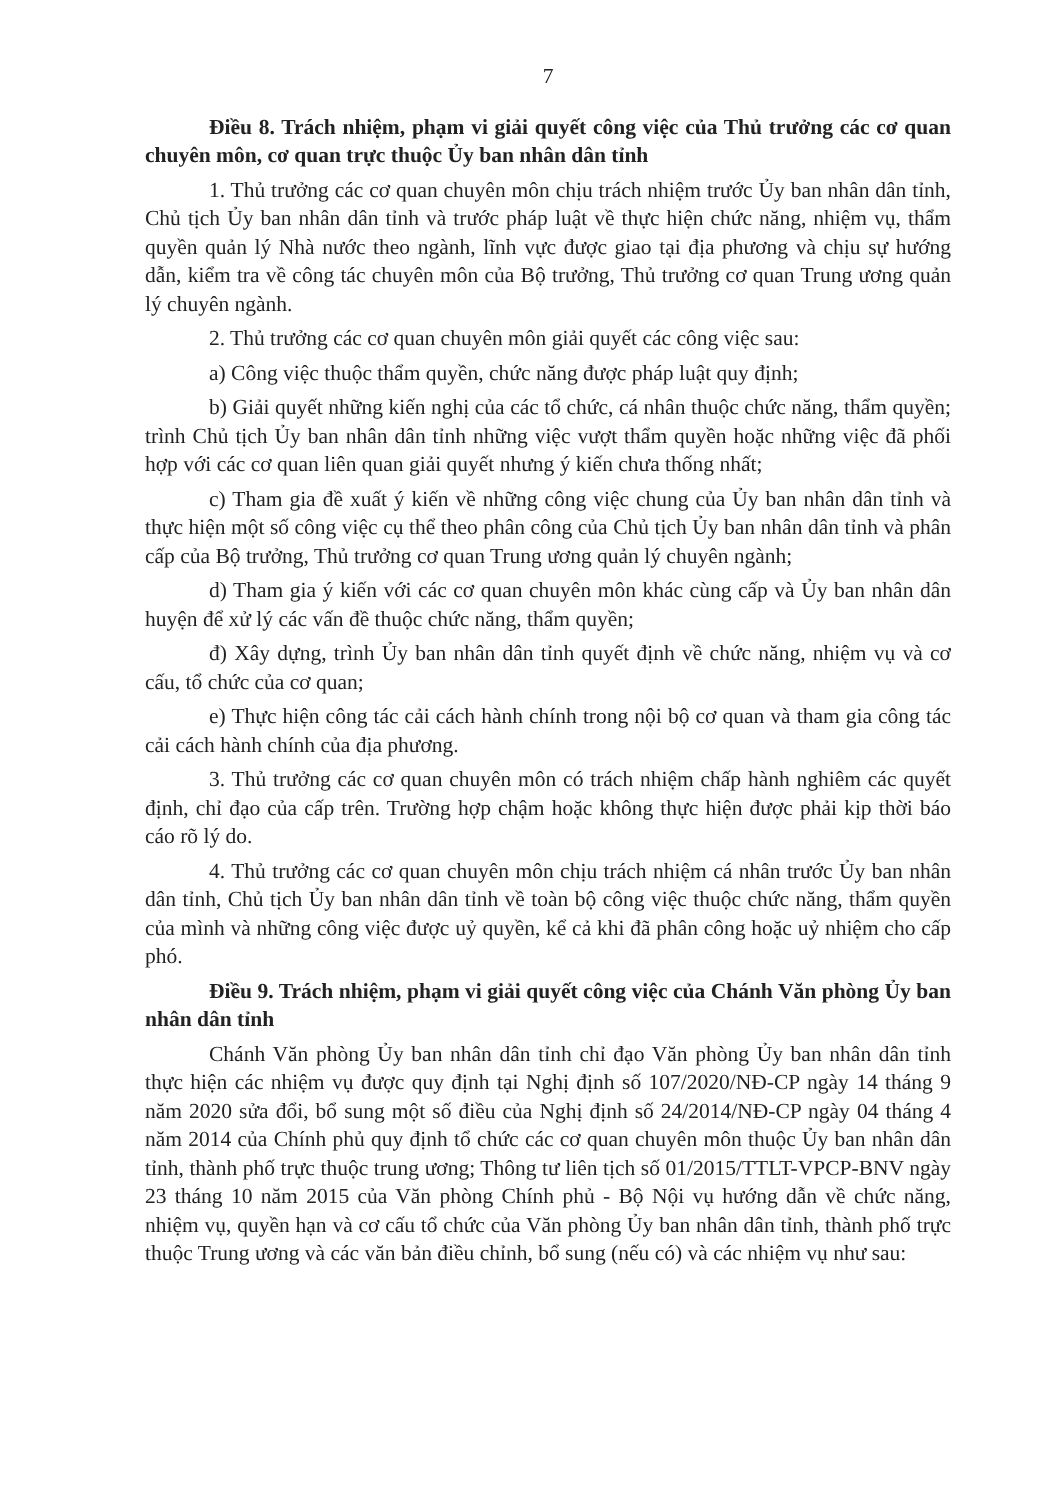7
Điều 8. Trách nhiệm, phạm vi giải quyết công việc của Thủ trưởng các cơ quan chuyên môn, cơ quan trực thuộc Ủy ban nhân dân tỉnh
1. Thủ trưởng các cơ quan chuyên môn chịu trách nhiệm trước Ủy ban nhân dân tỉnh, Chủ tịch Ủy ban nhân dân tỉnh và trước pháp luật về thực hiện chức năng, nhiệm vụ, thẩm quyền quản lý Nhà nước theo ngành, lĩnh vực được giao tại địa phương và chịu sự hướng dẫn, kiểm tra về công tác chuyên môn của Bộ trưởng, Thủ trưởng cơ quan Trung ương quản lý chuyên ngành.
2. Thủ trưởng các cơ quan chuyên môn giải quyết các công việc sau:
a) Công việc thuộc thẩm quyền, chức năng được pháp luật quy định;
b) Giải quyết những kiến nghị của các tổ chức, cá nhân thuộc chức năng, thẩm quyền; trình Chủ tịch Ủy ban nhân dân tỉnh những việc vượt thẩm quyền hoặc những việc đã phối hợp với các cơ quan liên quan giải quyết nhưng ý kiến chưa thống nhất;
c) Tham gia đề xuất ý kiến về những công việc chung của Ủy ban nhân dân tỉnh và thực hiện một số công việc cụ thể theo phân công của Chủ tịch Ủy ban nhân dân tỉnh và phân cấp của Bộ trưởng, Thủ trưởng cơ quan Trung ương quản lý chuyên ngành;
d) Tham gia ý kiến với các cơ quan chuyên môn khác cùng cấp và Ủy ban nhân dân huyện để xử lý các vấn đề thuộc chức năng, thẩm quyền;
đ) Xây dựng, trình Ủy ban nhân dân tỉnh quyết định về chức năng, nhiệm vụ và cơ cấu, tổ chức của cơ quan;
e) Thực hiện công tác cải cách hành chính trong nội bộ cơ quan và tham gia công tác cải cách hành chính của địa phương.
3. Thủ trưởng các cơ quan chuyên môn có trách nhiệm chấp hành nghiêm các quyết định, chỉ đạo của cấp trên. Trường hợp chậm hoặc không thực hiện được phải kịp thời báo cáo rõ lý do.
4. Thủ trưởng các cơ quan chuyên môn chịu trách nhiệm cá nhân trước Ủy ban nhân dân tỉnh, Chủ tịch Ủy ban nhân dân tỉnh về toàn bộ công việc thuộc chức năng, thẩm quyền của mình và những công việc được uỷ quyền, kể cả khi đã phân công hoặc uỷ nhiệm cho cấp phó.
Điều 9. Trách nhiệm, phạm vi giải quyết công việc của Chánh Văn phòng Ủy ban nhân dân tỉnh
Chánh Văn phòng Ủy ban nhân dân tỉnh chỉ đạo Văn phòng Ủy ban nhân dân tỉnh thực hiện các nhiệm vụ được quy định tại Nghị định số 107/2020/NĐ-CP ngày 14 tháng 9 năm 2020 sửa đổi, bổ sung một số điều của Nghị định số 24/2014/NĐ-CP ngày 04 tháng 4 năm 2014 của Chính phủ quy định tổ chức các cơ quan chuyên môn thuộc Ủy ban nhân dân tỉnh, thành phố trực thuộc trung ương; Thông tư liên tịch số 01/2015/TTLT-VPCP-BNV ngày 23 tháng 10 năm 2015 của Văn phòng Chính phủ - Bộ Nội vụ hướng dẫn về chức năng, nhiệm vụ, quyền hạn và cơ cấu tổ chức của Văn phòng Ủy ban nhân dân tỉnh, thành phố trực thuộc Trung ương và các văn bản điều chỉnh, bổ sung (nếu có) và các nhiệm vụ như sau: